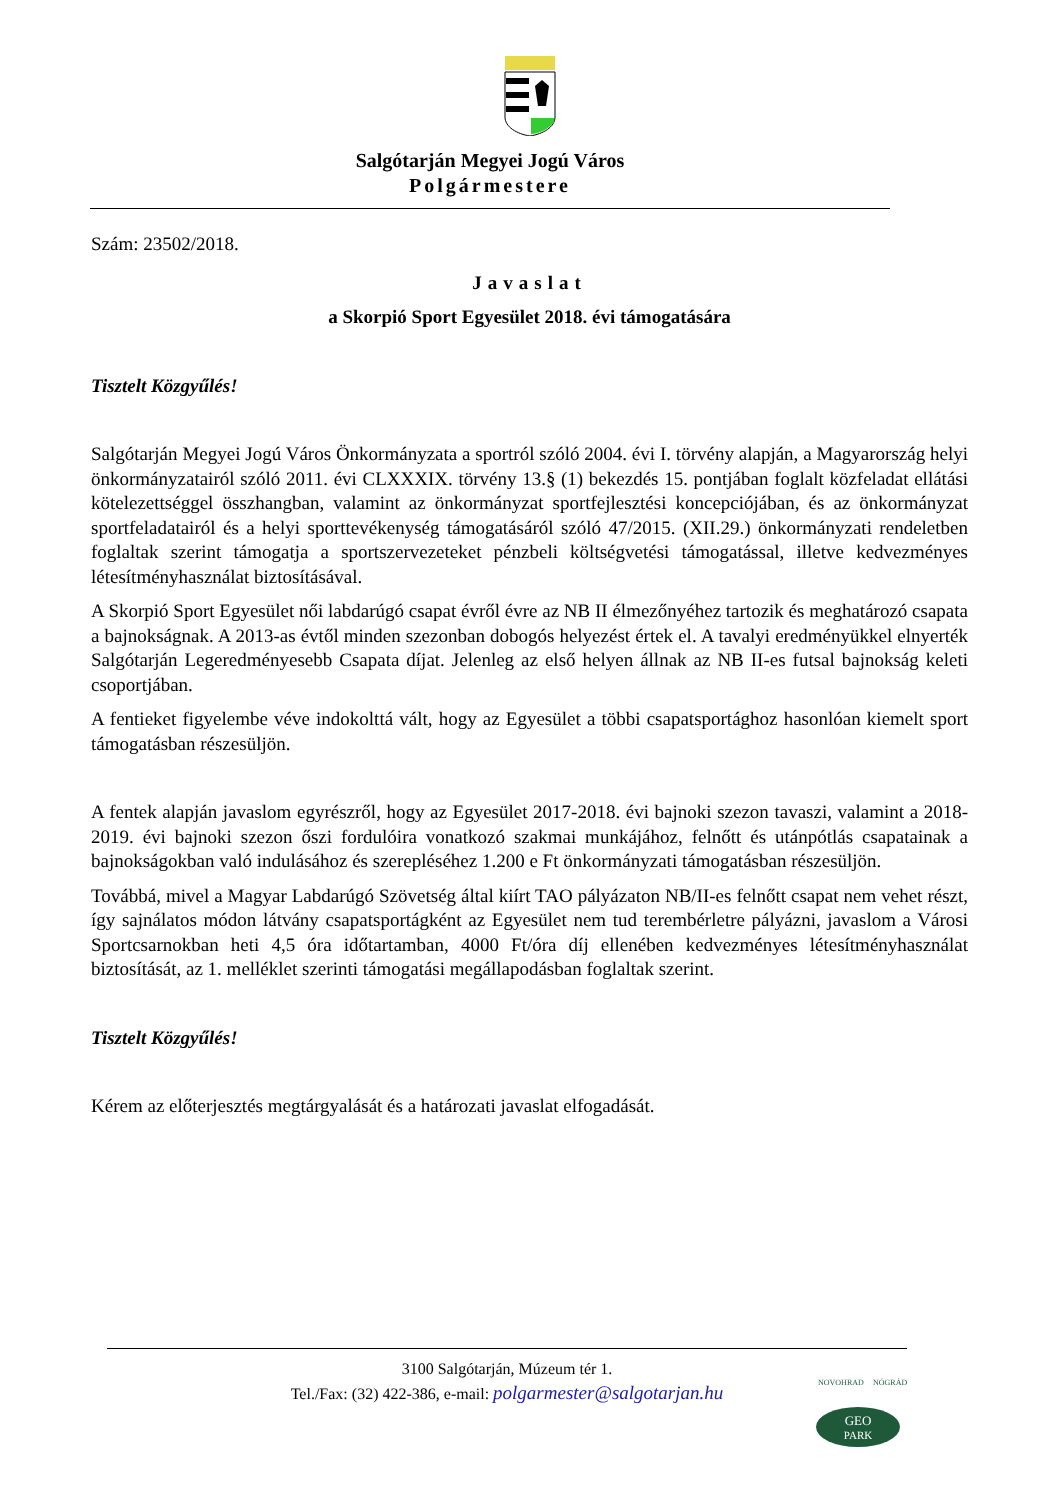Salgótarján Megyei Jogú Város
Polgármestere
Szám: 23502/2018.
Javaslat
a Skorpió Sport Egyesület 2018. évi támogatására
Tisztelt Közgyűlés!
Salgótarján Megyei Jogú Város Önkormányzata a sportról szóló 2004. évi I. törvény alapján, a Magyarország helyi önkormányzatairól szóló 2011. évi CLXXXIX. törvény 13.§ (1) bekezdés 15. pontjában foglalt közfeladat ellátási kötelezettséggel összhangban, valamint az önkormányzat sportfejlesztési koncepciójában, és az önkormányzat sportfeladatairól és a helyi sporttevékenység támogatásáról szóló 47/2015. (XII.29.) önkormányzati rendeletben foglaltak szerint támogatja a sportszervezeteket pénzbeli költségvetési támogatással, illetve kedvezményes létesítményhasználat biztosításával.
A Skorpió Sport Egyesület női labdarúgó csapat évről évre az NB II élmezőnyéhez tartozik és meghatározó csapata a bajnokságnak. A 2013-as évtől minden szezonban dobogós helyezést értek el. A tavalyi eredményükkel elnyerték Salgótarján Legeredményesebb Csapata díjat. Jelenleg az első helyen állnak az NB II-es futsal bajnokság keleti csoportjában.
A fentieket figyelembe véve indokolttá vált, hogy az Egyesület a többi csapatsportághoz hasonlóan kiemelt sport támogatásban részesüljön.
A fentek alapján javaslom egyrészről, hogy az Egyesület 2017-2018. évi bajnoki szezon tavaszi, valamint a 2018-2019. évi bajnoki szezon őszi fordulóira vonatkozó szakmai munkájához, felnőtt és utánpótlás csapatainak a bajnokságokban való indulásához és szerepléséhez 1.200 e Ft önkormányzati támogatásban részesüljön.
Továbbá, mivel a Magyar Labdarúgó Szövetség által kiírt TAO pályázaton NB/II-es felnőtt csapat nem vehet részt, így sajnálatos módon látvány csapatsportágként az Egyesület nem tud terembérletre pályázni, javaslom a Városi Sportcsarnokban heti 4,5 óra időtartamban, 4000 Ft/óra díj ellenében kedvezményes létesítményhasználat biztosítását, az 1. melléklet szerinti támogatási megállapodásban foglaltak szerint.
Tisztelt Közgyűlés!
Kérem az előterjesztés megtárgyalását és a határozati javaslat elfogadását.
3100 Salgótarján, Múzeum tér 1.
Tel./Fax: (32) 422-386, e-mail: polgarmester@salgotarjan.hu
GEO
PARK
NOVOHRAD
NÓGRÁD